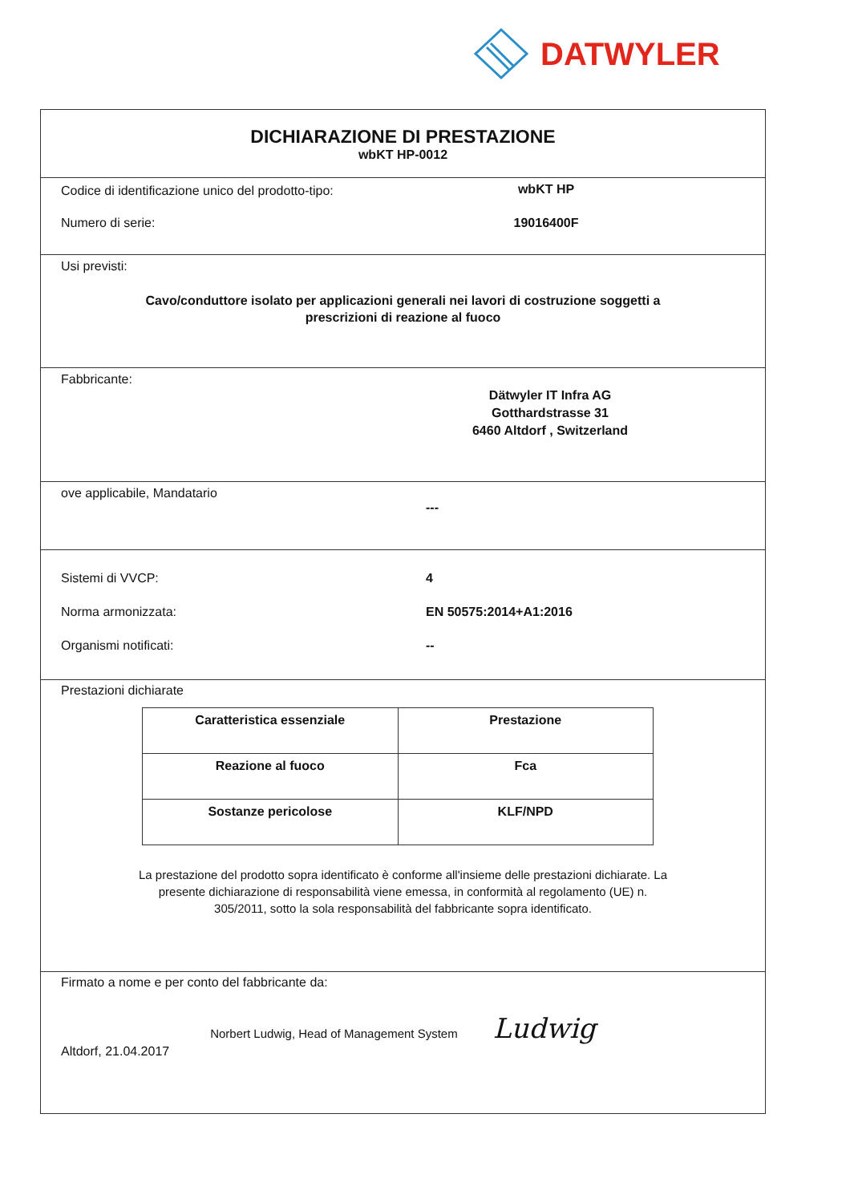DATWYLER
DICHIARAZIONE DI PRESTAZIONE
wbKT HP-0012
Codice di identificazione unico del prodotto-tipo:
wbKT HP
Numero di serie: 19016400F
Usi previsti:
Cavo/conduttore isolato per applicazioni generali nei lavori di costruzione soggetti a
prescrizioni di reazione al fuoco
Fabbricante:
Dätwyler IT Infra AG
Gotthardstrasse 31
6460 Altdorf , Switzerland
ove applicabile, Mandatario
---
Sistemi di VVCP: 4
Norma armonizzata: EN 50575:2014+A1:2016
Organismi notificati: --
Prestazioni dichiarate
| Caratteristica essenziale | Prestazione |
| Reazione al fuoco | Fca |
| Sostanze pericolose | KLF/NPD |
La prestazione del prodotto sopra identificato è conforme all'insieme delle prestazioni dichiarate. La
presente dichiarazione di responsabilità viene emessa, in conformità al regolamento (UE) n.
305/2011, sotto la sola responsabilità del fabbricante sopra identificato.
Firmato a nome e per conto del fabbricante da:
Norbert Ludwig, Head of Management System Ludwig
Altdorf, 21.04.2017